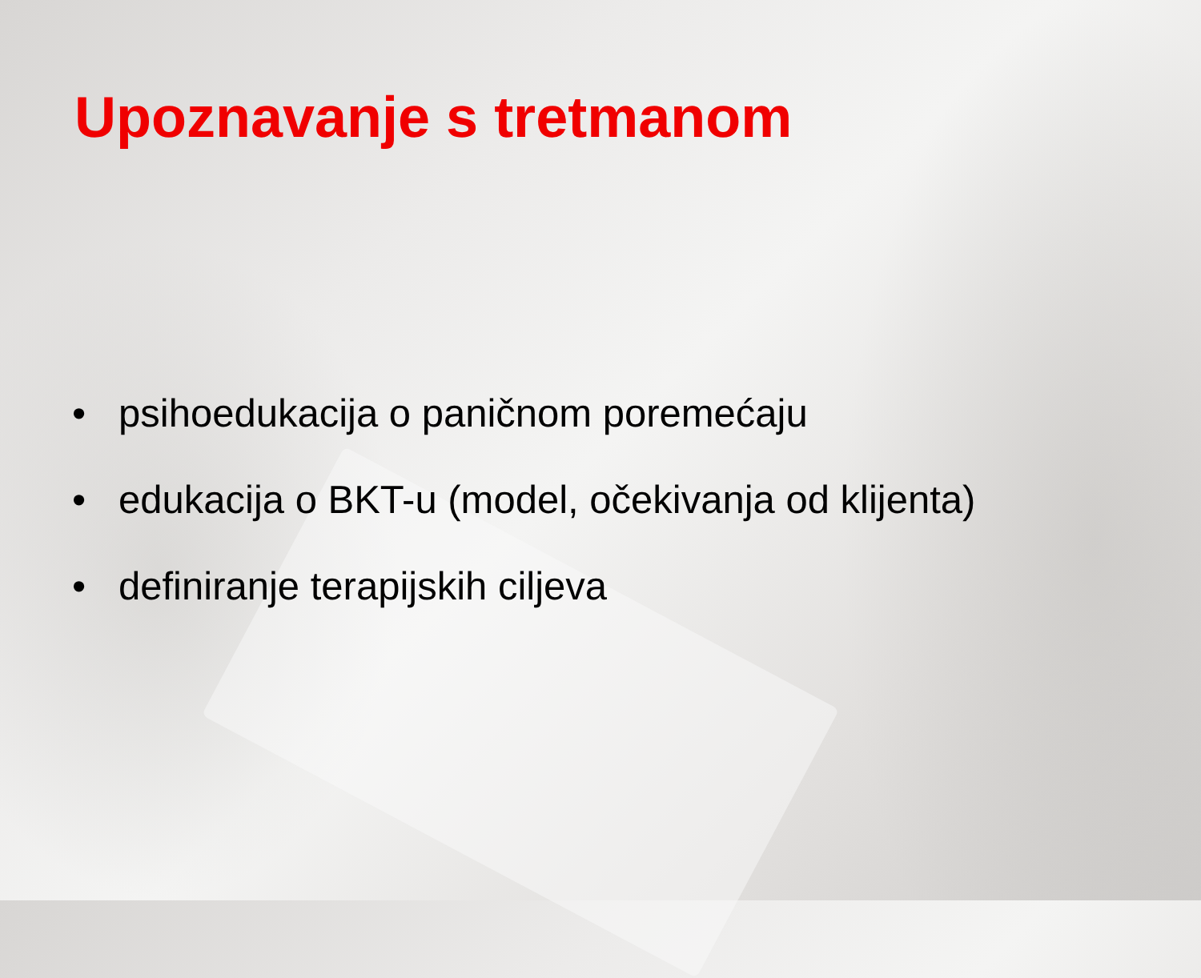Upoznavanje s tretmanom
• psihoedukacija o paničnom poremećaju
• edukacija o BKT-u (model, očekivanja od klijenta)
• definiranje terapijskih ciljeva